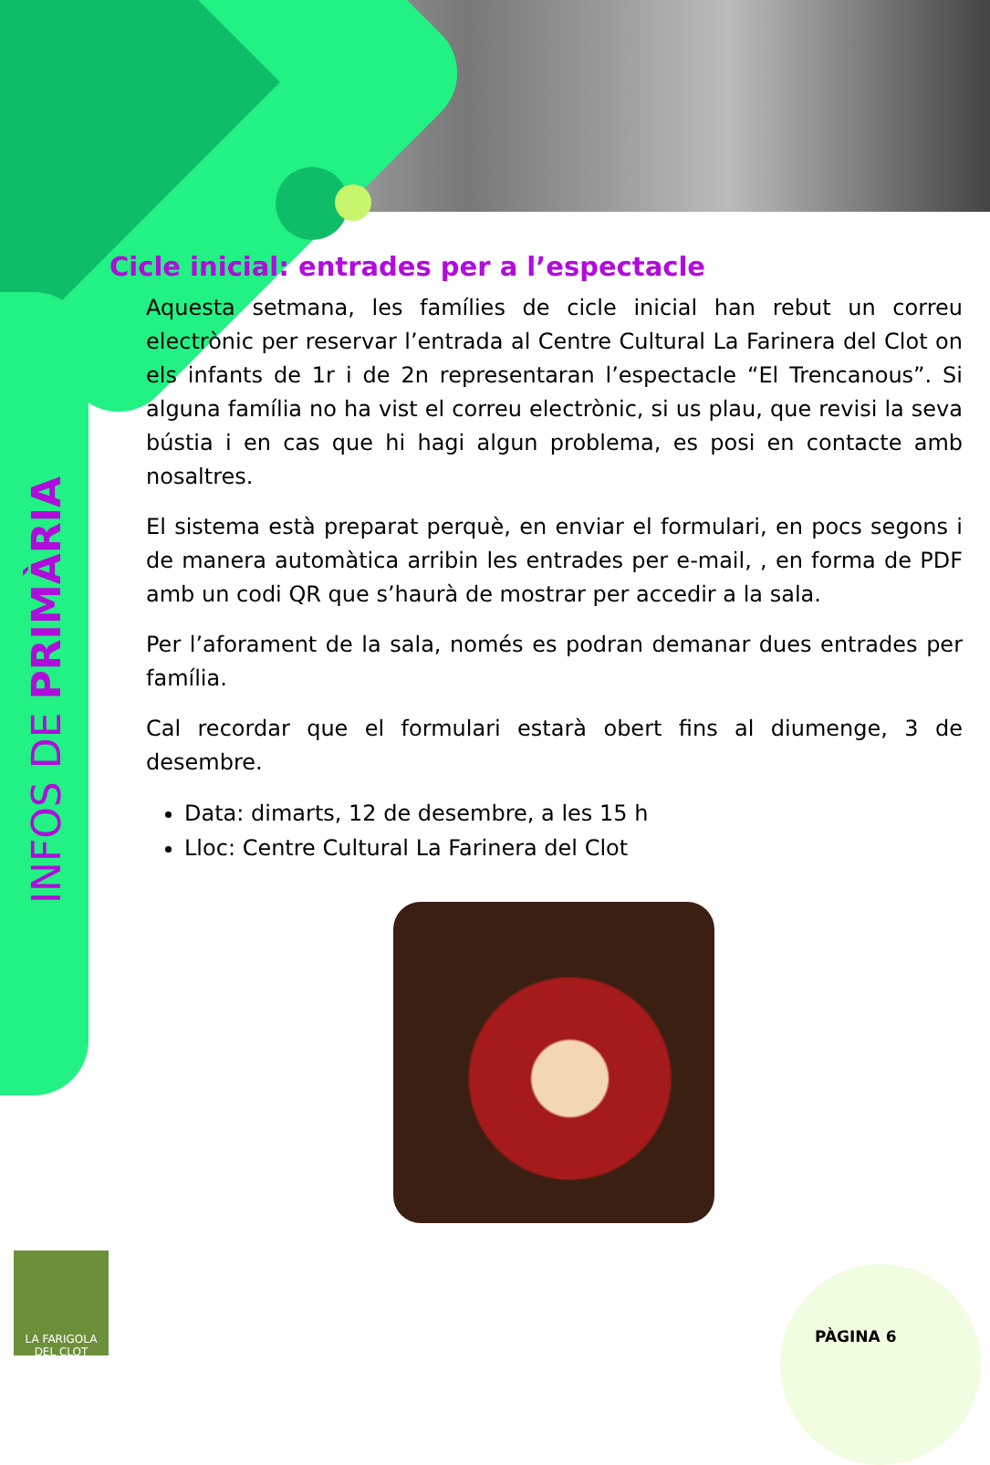INFOS DE PRIMÀRIA
Cicle inicial: entrades per a l’espectacle
Aquesta setmana, les famílies de cicle inicial han rebut un correu electrònic per reservar l’entrada al Centre Cultural La Farinera del Clot on els infants de 1r i de 2n representaran l’espectacle “El Trencanous”. Si alguna família no ha vist el correu electrònic, si us plau, que revisi la seva bústia i en cas que hi hagi algun problema, es posi en contacte amb nosaltres.
El sistema està preparat perquè, en enviar el formulari, en pocs segons i de manera automàtica arribin les entrades per e-mail, , en forma de PDF amb un codi QR que s’haurà de mostrar per accedir a la sala.
Per l’aforament de la sala, només es podran demanar dues entrades per família.
Cal recordar que el formulari estarà obert fins al diumenge, 3 de desembre.
Data: dimarts, 12 de desembre, a les 15 h
Lloc: Centre Cultural La Farinera del Clot
LA FARIGOLA
DEL CLOT
PÀGINA 6